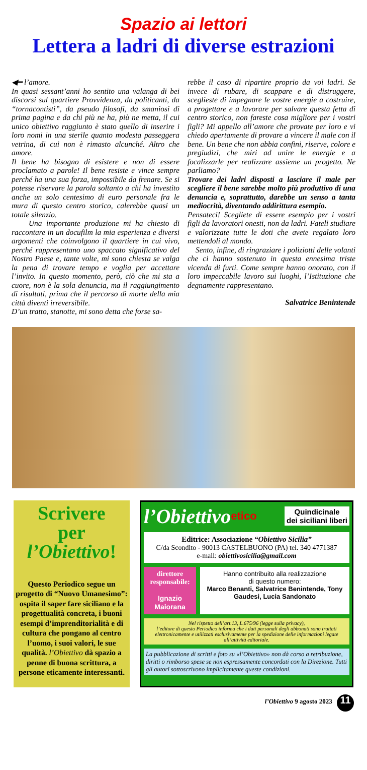Spazio ai lettori
Lettera a ladri di diverse estrazioni
◀━ l’amore.
In quasi sessant’anni ho sentito una valanga di bei discorsi sul quartiere Provvidenza, da politicanti, da “tornacontisti”, da pseudo filosofi, da smaniosi di prima pagina e da chi più ne ha, più ne metta, il cui unico obiettivo raggiunto è stato quello di inserire i loro nomi in una sterile quanto modesta passeggera vetrina, di cui non è rimasto alcunché. Altro che amore.
Il bene ha bisogno di esistere e non di essere proclamato a parole! Il bene resiste e vince sempre perché ha una sua forza, impossibile da frenare. Se si potesse riservare la parola soltanto a chi ha investito anche un solo centesimo di euro personale fra le mura di questo centro storico, calerebbe quasi un totale silenzio.
Una importante produzione mi ha chiesto di raccontare in un docufilm la mia esperienza e diversi argomenti che coinvolgono il quartiere in cui vivo, perché rappresentano uno spaccato significativo del Nostro Paese e, tante volte, mi sono chiesta se valga la pena di trovare tempo e voglia per accettare l’invito. In questo momento, però, ciò che mi sta a cuore, non è la sola denuncia, ma il raggiungimento di risultati, prima che il percorso di morte della mia città diventi irreversibile.
D’un tratto, stanotte, mi sono detta che forse sa-
rebbe il caso di ripartire proprio da voi ladri. Se invece di rubare, di scappare e di distruggere, sceglieste di impegnare le vostre energie a costruire, a progettare e a lavorare per salvare questa fetta di centro storico, non fareste cosa migliore per i vostri figli? Mi appello all’amore che provate per loro e vi chiedo apertamente di provare a vincere il male con il bene. Un bene che non abbia confini, riserve, colore e pregiudizi, che miri ad unire le energie e a focalizzarle per realizzare assieme un progetto. Ne parliamo?
Trovare dei ladri disposti a lasciare il male per scegliere il bene sarebbe molto più produttivo di una denuncia e, soprattutto, darebbe un senso a tanta mediocrità, diventando addirittura esempio.
Pensateci! Scegliete di essere esempio per i vostri figli da lavoratori onesti, non da ladri. Fateli studiare e valorizzate tutte le doti che avete regalato loro mettendoli al mondo.
Sento, infine, di ringraziare i poliziotti delle volanti che ci hanno sostenuto in questa ennesima triste vicenda di furti. Come sempre hanno onorato, con il loro impeccabile lavoro sui luoghi, l’Istituzione che degnamente rappresentano.
Salvatrice Benintende
Scrivere
per
l’Obiettivo!
Questo Periodico segue un progetto di “Nuovo Umanesimo”: ospita il saper fare siciliano e la progettualità concreta, i buoni esempi d’imprenditorialità e di cultura che pongano al centro l’uomo, i suoi valori, le sue qualità. l’Obiettivo dà spazio a penne di buona scrittura, a persone eticamente interessanti.
l’Obiettivo etico
Quindicinale
dei siciliani liberi
Editrice: Associazione “Obiettivo Sicilia”
C/da Scondito - 90013 CASTELBUONO (PA) tel. 340 4771387
e-mail: obiettivosicilia@gmail.com
direttore responsabile:
Ignazio Maiorana
Hanno contribuito alla realizzazione
di questo numero:
Marco Benanti, Salvatrice Benintende, Tony Gaudesi, Lucia Sandonato
Nel rispetto dell’art.13, L.675/96 (legge sulla privacy),
l’editore di questo Periodico informa che i dati personali degli abbonati sono trattati elettronicamente e utilizzati esclusivamente per la spedizione delle informazioni legate all’attività editoriale.
La pubblicazione di scritti e foto su «l’Obiettivo» non dà corso a retribuzione, diritti o rimborso spese se non espressamente concordati con la Direzione. Tutti gli autori sottoscrivono implicitamente queste condizioni.
l’Obiettivo 9 agosto 2023 11